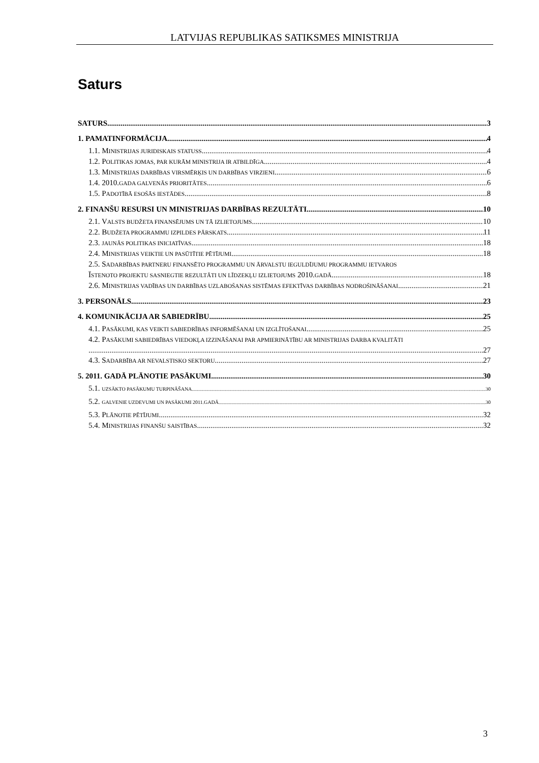LATVIJAS REPUBLIKAS SATIKSMES MINISTRIJA
Saturs
SATURS 3
1. PAMATINFORMĀCIJA 4
1.1. MINISTRIJAS JURIDISKAIS STATUSS 4
1.2. POLITIKAS JOMAS, PAR KURĀM MINISTRIJA IR ATBILDĪGA 4
1.3. MINISTRIJAS DARBĪBAS VIRSMĒRĶIS UN DARBĪBAS VIRZIENI 6
1.4. 2010.GADA GALVENĀS PRIORITĀTES 6
1.5. PADOTĪBĀ ESOŠĀS IESTĀDES 8
2. FINANŠU RESURSI UN MINISTRIJAS DARBĪBAS REZULTĀTI 10
2.1. VALSTS BUDŽETA FINANSĒJUMS UN TĀ IZLIETOJUMS 10
2.2. BUDŽETA PROGRAMMU IZPILDES PĀRSKATS 11
2.3. JAUNĀS POLITIKAS INICIATĪVAS 18
2.4. MINISTRIJAS VEIKTIE UN PASŪTĪTIE PĒTĪJUMI 18
2.5. SADARBĪBAS PARTNERU FINANSĒTO PROGRAMMU UN ĀRVALSTU IEGULDĪJUMU PROGRAMMU IETVAROS
ĪSTENOTO PROJEKTU SASNIEGTIE REZULTĀTI UN LĪDZEKĻU IZLIETOJUMS 2010.GADĀ 18
2.6. MINISTRIJAS VADĪBAS UN DARBĪBAS UZLABOŠANAS SISTĒMAS EFEKTĪVAS DARBĪBAS NODROŠINĀŠANAI 21
3. PERSONĀLS 23
4. KOMUNIKĀCIJA AR SABIEDRĪBU 25
4.1. PASĀKUMI, KAS VEIKTI SABIEDRĪBAS INFORMĒŠANAI UN IZGLĪTOŠANAI 25
4.2. PASĀKUMI SABIEDRĪBAS VIEDOKĻA IZZINĀŠANAI PAR APMIERINĀTĪBU AR MINISTRIJAS DARBA KVALITĀTI
27
4.3. SADARBĪBA AR NEVALSTISKO SEKTORU 27
5. 2011. GADĀ PLĀNOTIE PASĀKUMI 30
5.1. UZSĀKTO PASĀKUMU TURPINĀŠANA 30
5.2. GALVENIE UZDEVUMI UN PASĀKUMI 2011.GADĀ 30
5.3. PLĀNOTIE PĒTĪJUMI 32
5.4. MINISTRIJAS FINANŠU SAISTĪBAS 32
3